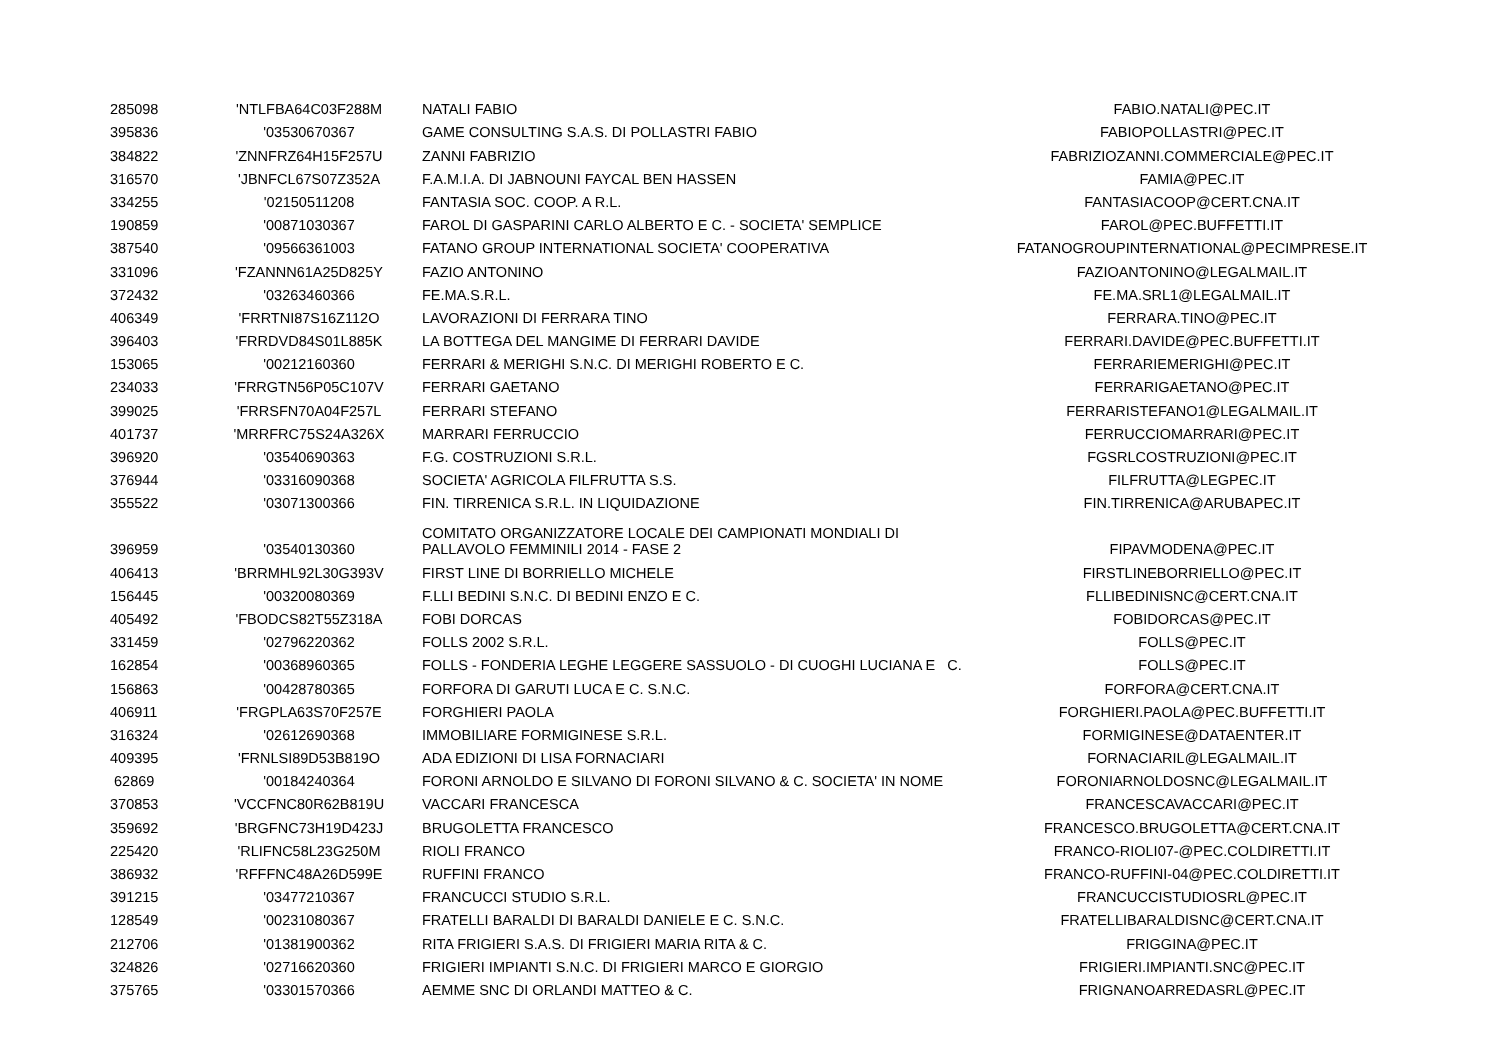| 285098 | 'NTLFBA64C03F288M | NATALI FABIO | FABIO.NATALI@PEC.IT |
| 395836 | '03530670367 | GAME CONSULTING S.A.S. DI POLLASTRI FABIO | FABIOPOLLASTRI@PEC.IT |
| 384822 | 'ZNNFRZ64H15F257U | ZANNI FABRIZIO | FABRIZIOZANNI.COMMERCIALE@PEC.IT |
| 316570 | 'JBNFCL67S07Z352A | F.A.M.I.A. DI JABNOUNI FAYCAL BEN HASSEN | FAMIA@PEC.IT |
| 334255 | '02150511208 | FANTASIA SOC. COOP. A R.L. | FANTASIACOOP@CERT.CNA.IT |
| 190859 | '00871030367 | FAROL DI GASPARINI CARLO ALBERTO E C. - SOCIETA' SEMPLICE | FAROL@PEC.BUFFETTI.IT |
| 387540 | '09566361003 | FATANO GROUP INTERNATIONAL SOCIETA' COOPERATIVA | FATANOGROUPINTERNATIONAL@PECIMPRESE.IT |
| 331096 | 'FZANNN61A25D825Y | FAZIO ANTONINO | FAZIOANTONINO@LEGALMAIL.IT |
| 372432 | '03263460366 | FE.MA.S.R.L. | FE.MA.SRL1@LEGALMAIL.IT |
| 406349 | 'FRRTNI87S16Z112O | LAVORAZIONI DI FERRARA TINO | FERRARA.TINO@PEC.IT |
| 396403 | 'FRRDVD84S01L885K | LA BOTTEGA DEL MANGIME DI FERRARI DAVIDE | FERRARI.DAVIDE@PEC.BUFFETTI.IT |
| 153065 | '00212160360 | FERRARI & MERIGHI S.N.C. DI MERIGHI ROBERTO E C. | FERRARIEMERIGHI@PEC.IT |
| 234033 | 'FRRGTN56P05C107V | FERRARI GAETANO | FERRARIGAETANO@PEC.IT |
| 399025 | 'FRRSFN70A04F257L | FERRARI STEFANO | FERRARISTEFANO1@LEGALMAIL.IT |
| 401737 | 'MRRFRC75S24A326X | MARRARI FERRUCCIO | FERRUCCIOMARRARI@PEC.IT |
| 396920 | '03540690363 | F.G. COSTRUZIONI S.R.L. | FGSRLCOSTRUZIONI@PEC.IT |
| 376944 | '03316090368 | SOCIETA' AGRICOLA FILFRUTTA S.S. | FILFRUTTA@LEGPEC.IT |
| 355522 | '03071300366 | FIN. TIRRENICA S.R.L. IN LIQUIDAZIONE | FIN.TIRRENICA@ARUBAPEC.IT |
| 396959 | '03540130360 | COMITATO ORGANIZZATORE LOCALE DEI CAMPIONATI MONDIALI DI PALLAVOLO FEMMINILI 2014 - FASE 2 | FIPAVMODENA@PEC.IT |
| 406413 | 'BRRMHL92L30G393V | FIRST LINE DI BORRIELLO MICHELE | FIRSTLINEBORRIELLO@PEC.IT |
| 156445 | '00320080369 | F.LLI BEDINI S.N.C. DI BEDINI ENZO E C. | FLLIBEDINISNC@CERT.CNA.IT |
| 405492 | 'FBODCS82T55Z318A | FOBI DORCAS | FOBIDORCAS@PEC.IT |
| 331459 | '02796220362 | FOLLS 2002 S.R.L. | FOLLS@PEC.IT |
| 162854 | '00368960365 | FOLLS - FONDERIA LEGHE LEGGERE SASSUOLO - DI CUOGHI LUCIANA E C. | FOLLS@PEC.IT |
| 156863 | '00428780365 | FORFORA DI GARUTI LUCA E C. S.N.C. | FORFORA@CERT.CNA.IT |
| 406911 | 'FRGPLA63S70F257E | FORGHIERI PAOLA | FORGHIERI.PAOLA@PEC.BUFFETTI.IT |
| 316324 | '02612690368 | IMMOBILIARE FORMIGINESE S.R.L. | FORMIGINESE@DATAENTER.IT |
| 409395 | 'FRNLSI89D53B819O | ADA EDIZIONI DI LISA FORNACIARI | FORNACIARIL@LEGALMAIL.IT |
| 62869 | '00184240364 | FORONI ARNOLDO E SILVANO DI FORONI SILVANO & C. SOCIETA' IN NOME | FORONIARNOLDOSNC@LEGALMAIL.IT |
| 370853 | 'VCCFNC80R62B819U | VACCARI FRANCESCA | FRANCESCAVACCARI@PEC.IT |
| 359692 | 'BRGFNC73H19D423J | BRUGOLETTA FRANCESCO | FRANCESCO.BRUGOLETTA@CERT.CNA.IT |
| 225420 | 'RLIFNC58L23G250M | RIOLI FRANCO | FRANCO-RIOLI07-@PEC.COLDIRETTI.IT |
| 386932 | 'RFFFNC48A26D599E | RUFFINI FRANCO | FRANCO-RUFFINI-04@PEC.COLDIRETTI.IT |
| 391215 | '03477210367 | FRANCUCCI STUDIO S.R.L. | FRANCUCCISTUDIOSRL@PEC.IT |
| 128549 | '00231080367 | FRATELLI BARALDI DI BARALDI DANIELE E C. S.N.C. | FRATELLIBARALDISNC@CERT.CNA.IT |
| 212706 | '01381900362 | RITA FRIGIERI S.A.S. DI FRIGIERI MARIA RITA & C. | FRIGGINA@PEC.IT |
| 324826 | '02716620360 | FRIGIERI IMPIANTI S.N.C. DI FRIGIERI MARCO E GIORGIO | FRIGIERI.IMPIANTI.SNC@PEC.IT |
| 375765 | '03301570366 | AEMME SNC DI ORLANDI MATTEO & C. | FRIGNANOARREDASRL@PEC.IT |